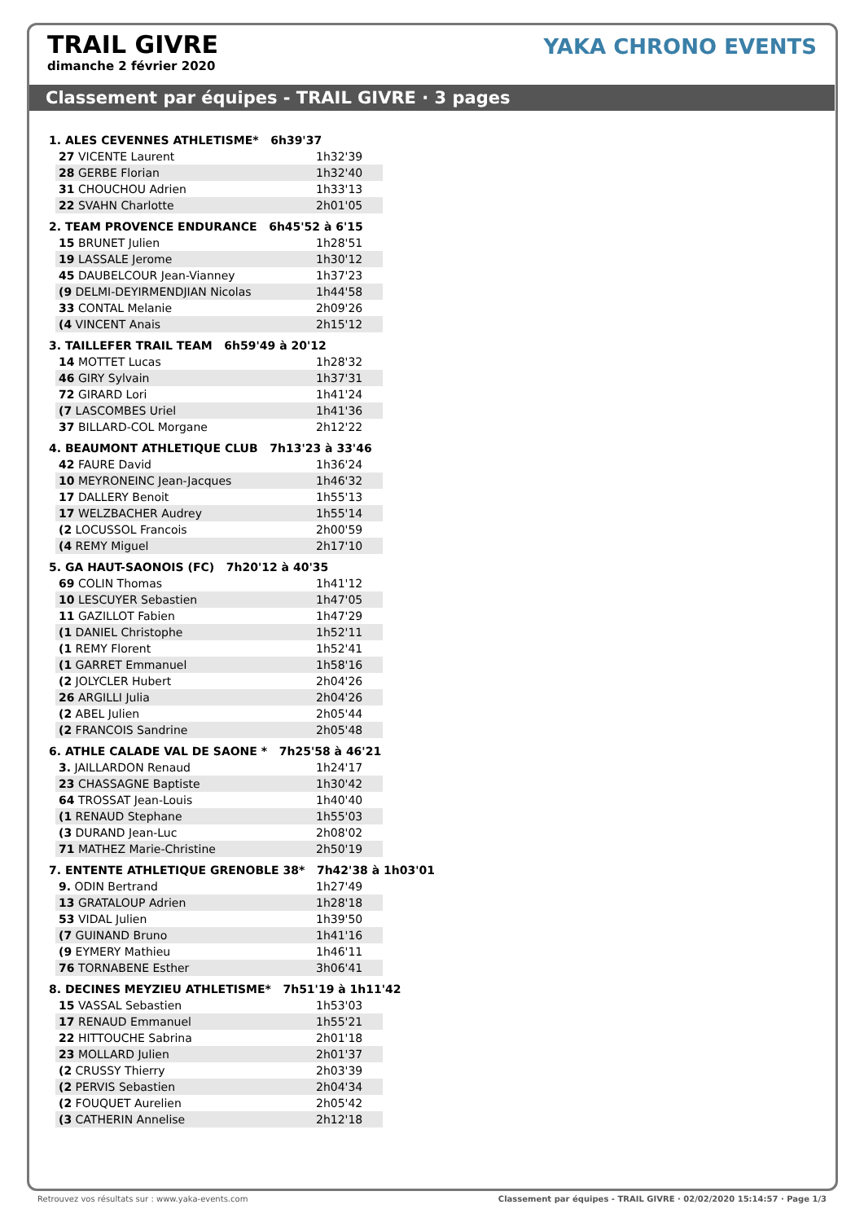TRAIL GIVRE
dimanche 2 février 2020
YAKA CHRONO EVENTS
Classement par équipes - TRAIL GIVRE · 3 pages
1. ALES CEVENNES ATHLETISME* 6h39'37
| 27 VICENTE Laurent | 1h32'39 |
| 28 GERBE Florian | 1h32'40 |
| 31 CHOUCHOU Adrien | 1h33'13 |
| 22 SVAHN Charlotte | 2h01'05 |
2. TEAM PROVENCE ENDURANCE 6h45'52 à 6'15
| 15 BRUNET Julien | 1h28'51 |
| 19 LASSALE Jerome | 1h30'12 |
| 45 DAUBELCOUR Jean-Vianney | 1h37'23 |
| (9 DELMI-DEYIRMENDJIAN Nicolas | 1h44'58 |
| 33 CONTAL Melanie | 2h09'26 |
| (4 VINCENT Anais | 2h15'12 |
3. TAILLEFER TRAIL TEAM 6h59'49 à 20'12
| 14 MOTTET Lucas | 1h28'32 |
| 46 GIRY Sylvain | 1h37'31 |
| 72 GIRARD Lori | 1h41'24 |
| (7 LASCOMBES Uriel | 1h41'36 |
| 37 BILLARD-COL Morgane | 2h12'22 |
4. BEAUMONT ATHLETIQUE CLUB 7h13'23 à 33'46
| 42 FAURE David | 1h36'24 |
| 10 MEYRONEINC Jean-Jacques | 1h46'32 |
| 17 DALLERY Benoit | 1h55'13 |
| 17 WELZBACHER Audrey | 1h55'14 |
| (2 LOCUSSOL Francois | 2h00'59 |
| (4 REMY Miguel | 2h17'10 |
5. GA HAUT-SAONOIS (FC) 7h20'12 à 40'35
| 69 COLIN Thomas | 1h41'12 |
| 10 LESCUYER Sebastien | 1h47'05 |
| 11 GAZILLOT Fabien | 1h47'29 |
| (1 DANIEL Christophe | 1h52'11 |
| (1 REMY Florent | 1h52'41 |
| (1 GARRET Emmanuel | 1h58'16 |
| (2 JOLYCLER Hubert | 2h04'26 |
| 26 ARGILLI Julia | 2h04'26 |
| (2 ABEL Julien | 2h05'44 |
| (2 FRANCOIS Sandrine | 2h05'48 |
6. ATHLE CALADE VAL DE SAONE * 7h25'58 à 46'21
| 3. JAILLARDON Renaud | 1h24'17 |
| 23 CHASSAGNE Baptiste | 1h30'42 |
| 64 TROSSAT Jean-Louis | 1h40'40 |
| (1 RENAUD Stephane | 1h55'03 |
| (3 DURAND Jean-Luc | 2h08'02 |
| 71 MATHEZ Marie-Christine | 2h50'19 |
7. ENTENTE ATHLETIQUE GRENOBLE 38* 7h42'38 à 1h03'01
| 9. ODIN Bertrand | 1h27'49 |
| 13 GRATALOUP Adrien | 1h28'18 |
| 53 VIDAL Julien | 1h39'50 |
| (7 GUINAND Bruno | 1h41'16 |
| (9 EYMERY Mathieu | 1h46'11 |
| 76 TORNABENE Esther | 3h06'41 |
8. DECINES MEYZIEU ATHLETISME* 7h51'19 à 1h11'42
| 15 VASSAL Sebastien | 1h53'03 |
| 17 RENAUD Emmanuel | 1h55'21 |
| 22 HITTOUCHE Sabrina | 2h01'18 |
| 23 MOLLARD Julien | 2h01'37 |
| (2 CRUSSY Thierry | 2h03'39 |
| (2 PERVIS Sebastien | 2h04'34 |
| (2 FOUQUET Aurelien | 2h05'42 |
| (3 CATHERIN Annelise | 2h12'18 |
Retrouvez vos résultats sur : www.yaka-events.com Classement par équipes - TRAIL GIVRE · 02/02/2020 15:14:57 · Page 1/3